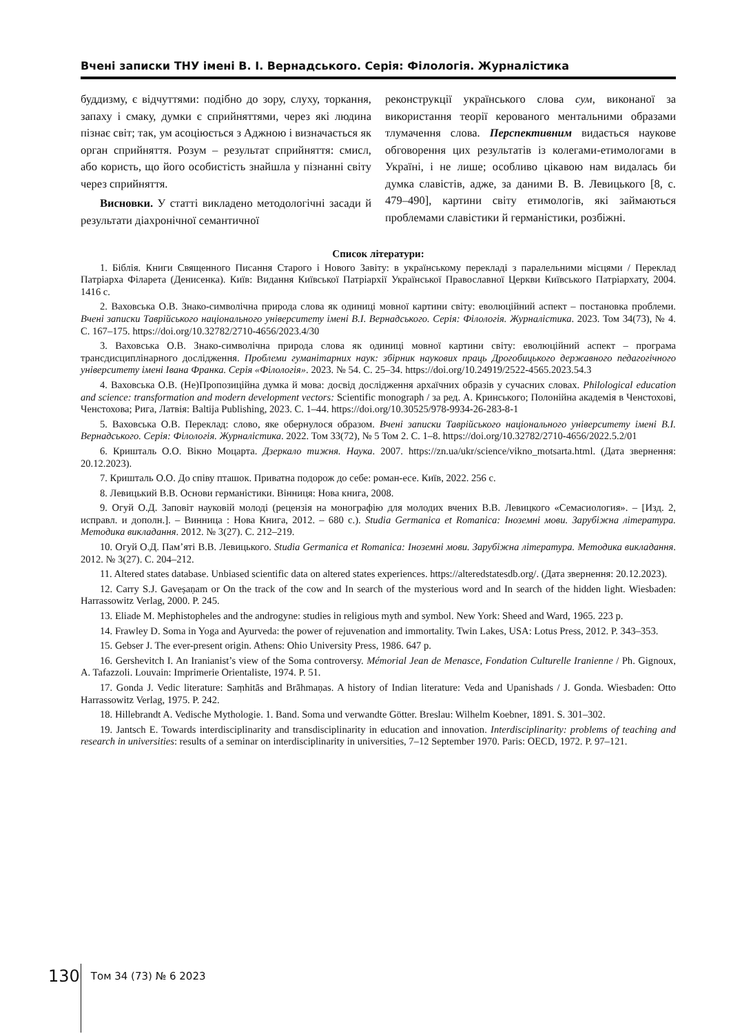Вчені записки ТНУ імені В. І. Вернадського. Серія: Філологія. Журналістика
буддизму, є відчуттями: подібно до зору, слуху, торкання, запаху і смаку, думки є сприйняттями, через які людина пізнає світ; так, ум асоціюється з Аджною і визначається як орган сприйняття. Розум – результат сприйняття: смисл, або користь, що його особистість знайшла у пізнанні світу через сприйняття.
Висновки. У статті викладено методологічні засади й результати діахронічної семантичної
реконструкції українського слова сум, виконаної за використання теорії керованого ментальними образами тлумачення слова. Перспективним видається наукове обговорення цих результатів із колегами-етимологами в Україні, і не лише; особливо цікавою нам видалась би думка славістів, адже, за даними В. В. Левицького [8, с. 479–490], картини світу етимологів, які займаються проблемами славістики й германістики, розбіжні.
Список літератури:
1. Біблія. Книги Священного Писання Старого і Нового Завіту: в українському перекладі з паралельними місцями / Переклад Патріарха Філарета (Денисенка). Київ: Видання Київської Патріархії Української Православної Церкви Київського Патріархату, 2004. 1416 с.
2. Ваховська О.В. Знако-символічна природа слова як одиниці мовної картини світу: еволюційний аспект – постановка проблеми. Вчені записки Таврійського національного університету імені В.І. Вернадського. Серія: Філологія. Журналістика. 2023. Том 34(73), № 4. С. 167–175. https://doi.org/10.32782/2710-4656/2023.4/30
3. Ваховська О.В. Знако-символічна природа слова як одиниці мовної картини світу: еволюційний аспект – програма трансдисциплінарного дослідження. Проблеми гуманітарних наук: збірник наукових праць Дрогобицького державного педагогічного університету імені Івана Франка. Серія «Філологія». 2023. № 54. С. 25–34. https://doi.org/10.24919/2522-4565.2023.54.3
4. Ваховська О.В. (Не)Пропозиційна думка й мова: досвід дослідження архаїчних образів у сучасних словах. Philological education and science: transformation and modern development vectors: Scientific monograph / за ред. А. Кринського; Полонійна академія в Ченстохові, Ченстохова; Рига, Латвія: Baltija Publishing, 2023. С. 1–44. https://doi.org/10.30525/978-9934-26-283-8-1
5. Ваховська О.В. Переклад: слово, яке обернулося образом. Вчені записки Таврійського національного університету імені В.І. Вернадського. Серія: Філологія. Журналістика. 2022. Том 33(72), № 5 Том 2. С. 1–8. https://doi.org/10.32782/2710-4656/2022.5.2/01
6. Кришталь О.О. Вікно Моцарта. Дзеркало тижня. Наука. 2007. https://zn.ua/ukr/science/vikno_motsarta.html. (Дата звернення: 20.12.2023).
7. Кришталь О.О. До співу пташок. Приватна подорож до себе: роман-есе. Київ, 2022. 256 с.
8. Левицький В.В. Основи германістики. Вінниця: Нова книга, 2008.
9. Огуй О.Д. Заповіт науковій молоді (рецензія на монографію для молодих вчених В.В. Левицкого «Семасиология». – [Изд. 2, исправл. и дополн.]. – Винница : Нова Книга, 2012. – 680 с.). Studia Germanica et Romanica: Іноземні мови. Зарубіжна література. Методика викладання. 2012. № 3(27). С. 212–219.
10. Огуй О.Д. Пам’яті В.В. Левицького. Studia Germanica et Romanica: Іноземні мови. Зарубіжна література. Методика викладання. 2012. № 3(27). С. 204–212.
11. Altered states database. Unbiased scientific data on altered states experiences. https://alteredstatesdb.org/. (Дата звернення: 20.12.2023).
12. Carry S.J. Gaveṣaṇam or On the track of the cow and In search of the mysterious word and In search of the hidden light. Wiesbaden: Harrassowitz Verlag, 2000. P. 245.
13. Eliade M. Mephistopheles and the androgyne: studies in religious myth and symbol. New York: Sheed and Ward, 1965. 223 p.
14. Frawley D. Soma in Yoga and Ayurveda: the power of rejuvenation and immortality. Twin Lakes, USA: Lotus Press, 2012. P. 343–353.
15. Gebser J. The ever-present origin. Athens: Ohio University Press, 1986. 647 p.
16. Gershevitch I. An Iranianist’s view of the Soma controversy. Mémorial Jean de Menasce, Fondation Culturelle Iranienne / Ph. Gignoux, A. Tafazzoli. Louvain: Imprimerie Orientaliste, 1974. P. 51.
17. Gonda J. Vedic literature: Saṃhitās and Brāhmaṇas. A history of Indian literature: Veda and Upanishads / J. Gonda. Wiesbaden: Otto Harrassowitz Verlag, 1975. P. 242.
18. Hillebrandt A. Vedische Mythologie. 1. Band. Soma und verwandte Götter. Breslau: Wilhelm Koebner, 1891. S. 301–302.
19. Jantsch E. Towards interdisciplinarity and transdisciplinarity in education and innovation. Interdisciplinarity: problems of teaching and research in universities: results of a seminar on interdisciplinarity in universities, 7–12 September 1970. Paris: OECD, 1972. P. 97–121.
130 Том 34 (73) № 6 2023